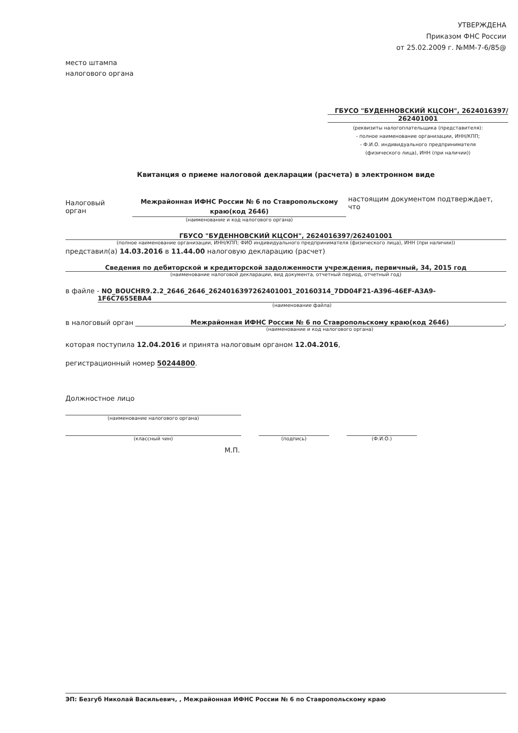УТВЕРЖДЕНА
Приказом ФНС России
от 25.02.2009 г. №ММ-7-6/85@
место штампа
налогового органа
ГБУСО "БУДЕННОВСКИЙ КЦСОН", 2624016397/
262401001
(реквизиты налогоплательщика (представителя):
- полное наименование организации, ИНН/КПП;
- Ф.И.О. индивидуального предпринимателя
(физического лица), ИНН (при наличии))
Квитанция о приеме налоговой декларации (расчета) в электронном виде
Налоговый орган
Межрайонная ИФНС России № 6 по Ставропольскому краю(код 2646)
(наименование и код налогового органа)
настоящим документом подтверждает, что
ГБУСО "БУДЕННОВСКИЙ КЦСОН", 2624016397/262401001
(полное наименование организации, ИНН/КПП; ФИО индивидуального предпринимателя (физического лица), ИНН (при наличии))
представил(а) 14.03.2016 в 11.44.00 налоговую декларацию (расчет)
Сведения по дебиторской и кредиторской задолженности учреждения, первичный, 34, 2015 год
(наименование налоговой декларации, вид документа, отчетный период, отчетный год)
в файле - NO_BOUCHR9.2.2_2646_2646_2624016397262401001_20160314_7DD04F21-A396-46EF-A3A9-
1F6C7655EBA4
(наименование файла)
в налоговый орган Межрайонная ИФНС России № 6 по Ставропольскому краю(код 2646)
(наименование и код налогового органа)
,
которая поступила 12.04.2016 и принята налоговым органом 12.04.2016,
регистрационный номер 50244800.
Должностное лицо
(наименование налогового органа)
(классный чин) (подпись) (Ф.И.О.)
М.П.
ЭП: Безгуб Николай Васильевич, , Межрайонная ИФНС России № 6 по Ставропольскому краю